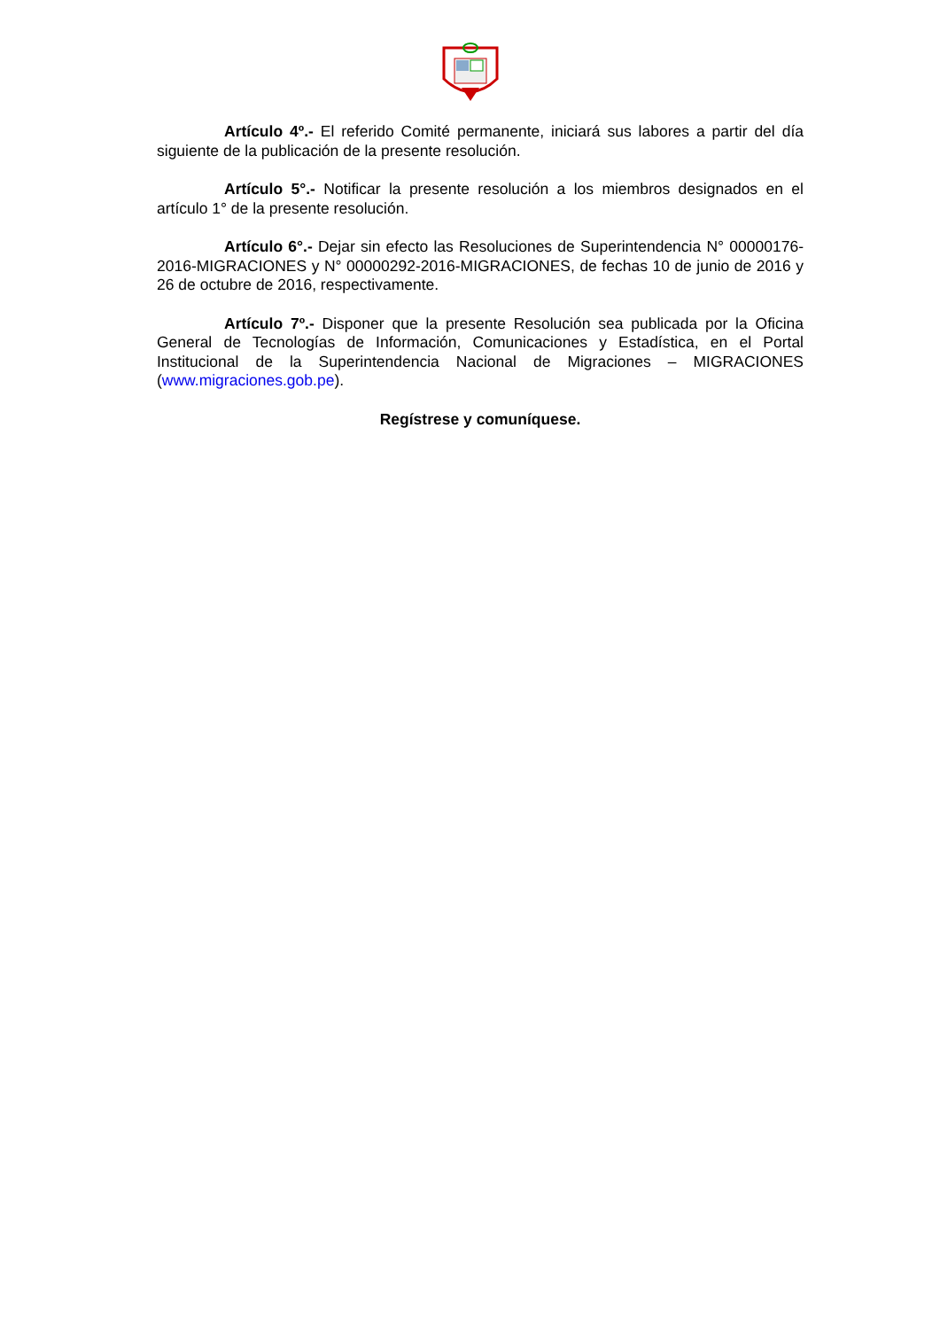Artículo 4º.- El referido Comité permanente, iniciará sus labores a partir del día siguiente de la publicación de la presente resolución.
Artículo 5°.- Notificar la presente resolución a los miembros designados en el artículo 1° de la presente resolución.
Artículo 6°.- Dejar sin efecto las Resoluciones de Superintendencia N° 00000176-2016-MIGRACIONES y N° 00000292-2016-MIGRACIONES, de fechas 10 de junio de 2016 y 26 de octubre de 2016, respectivamente.
Artículo 7º.- Disponer que la presente Resolución sea publicada por la Oficina General de Tecnologías de Información, Comunicaciones y Estadística, en el Portal Institucional de la Superintendencia Nacional de Migraciones – MIGRACIONES (www.migraciones.gob.pe).
Regístrese y comuníquese.